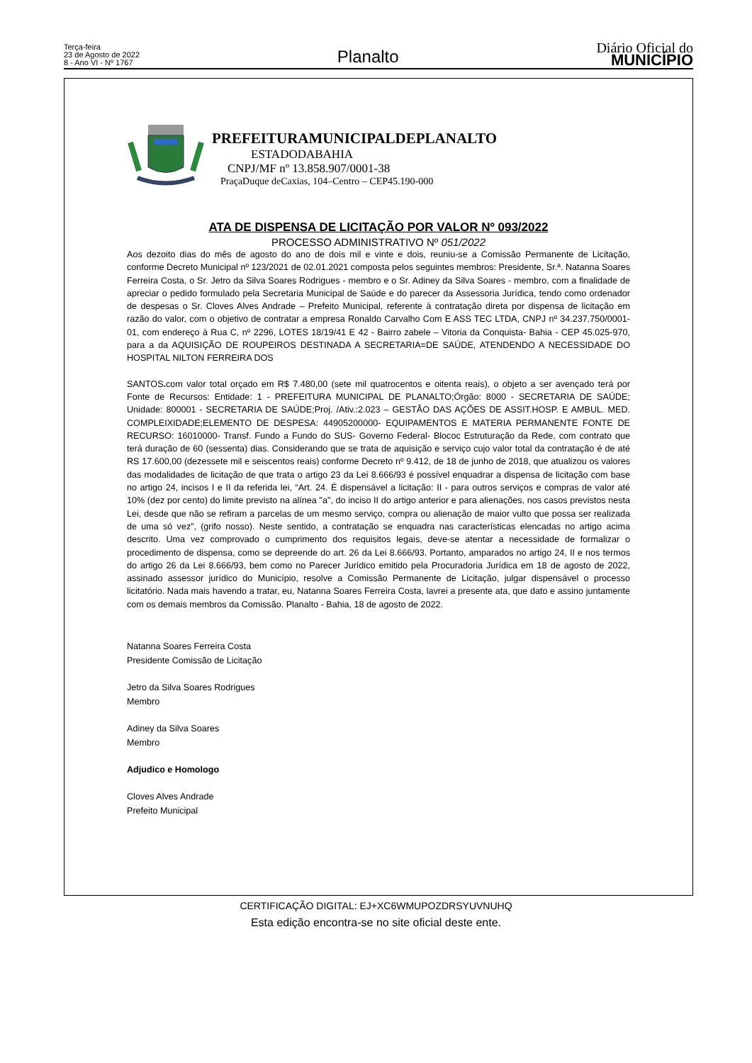Terça-feira
23 de Agosto de 2022
8 - Ano VI - Nº 1767
Planalto
Diário Oficial do
MUNICÍPIO
PREFEITURAMUNICIPALDEPLANALTO
ESTADODABAHIA
CNPJ/MF nº 13.858.907/0001-38
PraçaDuque deCaxias, 104–Centro – CEP45.190-000
ATA DE DISPENSA DE LICITAÇÃO POR VALOR Nº 093/2022
PROCESSO ADMINISTRATIVO Nº 051/2022
Aos dezoito dias do mês de agosto do ano de dois mil e vinte e dois, reuniu-se a Comissão Permanente de Licitação, conforme Decreto Municipal nº 123/2021 de 02.01.2021 composta pelos seguintes membros: Presidente, Sr.ª. Natanna Soares Ferreira Costa, o Sr. Jetro da Silva Soares Rodrigues - membro e o Sr. Adiney da Silva Soares - membro, com a finalidade de apreciar o pedido formulado pela Secretaria Municipal de Saúde e do parecer da Assessoria Jurídica, tendo como ordenador de despesas o Sr. Cloves Alves Andrade – Prefeito Municipal, referente à contratação direta por dispensa de licitação em razão do valor, com o objetivo de contratar a empresa Ronaldo Carvalho Com E ASS TEC LTDA, CNPJ nº 34.237.750/0001-01, com endereço à Rua C, nº 2296, LOTES 18/19/41 E 42 - Bairro zabele – Vitoria da Conquista- Bahia - CEP 45.025-970, para a da AQUISIÇÃO DE ROUPEIROS DESTINADA A SECRETARIA=DE SAÚDE, ATENDENDO A NECESSIDADE DO HOSPITAL NILTON FERREIRA DOS
SANTOS. com valor total orçado em R$ 7.480,00 (sete mil quatrocentos e oitenta reais), o objeto a ser avençado terá por Fonte de Recursos: Entidade: 1 - PREFEITURA MUNICIPAL DE PLANALTO;Órgão: 8000 - SECRETARIA DE SAÚDE; Unidade: 800001 - SECRETARIA DE SAÚDE;Proj. /Ativ.:2.023 – GESTÃO DAS AÇÕES DE ASSIT.HOSP. E AMBUL. MED. COMPLEIXIDADE;ELEMENTO DE DESPESA: 44905200000- EQUIPAMENTOS E MATERIA PERMANENTE FONTE DE RECURSO: 16010000- Transf. Fundo a Fundo do SUS- Governo Federal- Blococ Estruturação da Rede, com contrato que terá duração de 60 (sessenta) dias. Considerando que se trata de aquisição e serviço cujo valor total da contratação é de até RS 17.600,00 (dezessete mil e seiscentos reais) conforme Decreto nº 9.412, de 18 de junho de 2018, que atualizou os valores das modalidades de licitação de que trata o artigo 23 da Lei 8.666/93 é possível enquadrar a dispensa de licitação com base no artigo 24, incisos I e II da referida lei, “Art. 24. É dispensável a licitação: II - para outros serviços e compras de valor até 10% (dez por cento) do limite previsto na alínea "a", do inciso II do artigo anterior e para alienações, nos casos previstos nesta Lei, desde que não se refiram a parcelas de um mesmo serviço, compra ou alienação de maior vulto que possa ser realizada de uma só vez”, (grifo nosso). Neste sentido, a contratação se enquadra nas características elencadas no artigo acima descrito. Uma vez comprovado o cumprimento dos requisitos legais, deve-se atentar a necessidade de formalizar o procedimento de dispensa, como se depreende do art. 26 da Lei 8.666/93. Portanto, amparados no artigo 24, II e nos termos do artigo 26 da Lei 8.666/93, bem como no Parecer Jurídico emitido pela Procuradoria Jurídica em 18 de agosto de 2022, assinado assessor jurídico do Município, resolve a Comissão Permanente de Licitação, julgar dispensável o processo licitatório. Nada mais havendo a tratar, eu, Natanna Soares Ferreira Costa, lavrei a presente ata, que dato e assino juntamente com os demais membros da Comissão. Planalto - Bahia, 18 de agosto de 2022.
Natanna Soares Ferreira Costa
Presidente Comissão de Licitação
Jetro da Silva Soares Rodrigues
Membro
Adiney da Silva Soares
Membro
Adjudico e Homologo
Cloves Alves Andrade
Prefeito Municipal
CERTIFICAÇÃO DIGITAL: EJ+XC6WMUPOZDRSYUVNUHQ
Esta edição encontra-se no site oficial deste ente.